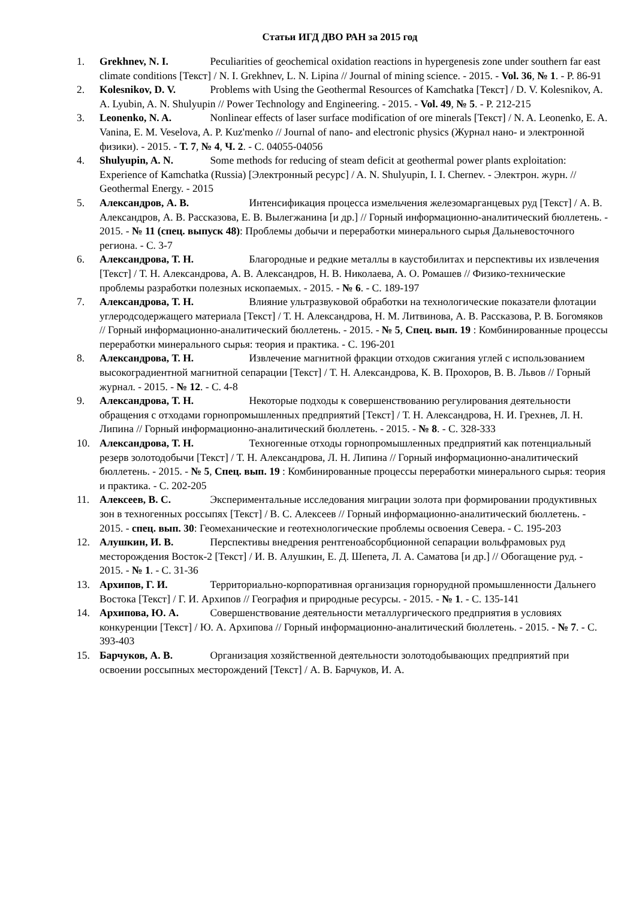Статьи ИГД ДВО РАН за 2015 год
1. Grekhnev, N. I. Peculiarities of geochemical oxidation reactions in hypergenesis zone under southern far east climate conditions [Текст] / N. I. Grekhnev, L. N. Lipina // Journal of mining science. - 2015. - Vol. 36, № 1. - P. 86-91
2. Kolesnikov, D. V. Problems with Using the Geothermal Resources of Kamchatka [Текст] / D. V. Kolesnikov, A. A. Lyubin, A. N. Shulyupin // Power Technology and Engineering. - 2015. - Vol. 49, № 5. - P. 212-215
3. Leonenko, N. A. Nonlinear effects of laser surface modification of ore minerals [Текст] / N. A. Leonenko, E. A. Vanina, E. M. Veselova, A. P. Kuz'menko // Journal of nano- and electronic physics (Журнал нано- и электронной физики). - 2015. - Т. 7, № 4, Ч. 2. - С. 04055-04056
4. Shulyupin, A. N. Some methods for reducing of steam deficit at geothermal power plants exploitation: Experience of Kamchatka (Russia) [Электронный ресурс] / A. N. Shulyupin, I. I. Chernev. - Электрон. журн. // Geothermal Energy. - 2015
5. Александров, А. В. Интенсификация процесса измельчения железомарганцевых руд [Текст] / А. В. Александров, А. В. Рассказова, Е. В. Вылегжанина [и др.] // Горный информационно-аналитический бюллетень. - 2015. - № 11 (спец. выпуск 48): Проблемы добычи и переработки минерального сырья Дальневосточного региона. - С. 3-7
6. Александрова, Т. Н. Благородные и редкие металлы в каустобилитах и перспективы их извлечения [Текст] / Т. Н. Александрова, А. В. Александров, Н. В. Николаева, А. О. Ромашев // Физико-технические проблемы разработки полезных ископаемых. - 2015. - № 6. - С. 189-197
7. Александрова, Т. Н. Влияние ультразвуковой обработки на технологические показатели флотации углеродсодержащего материала [Текст] / Т. Н. Александрова, Н. М. Литвинова, А. В. Рассказова, Р. В. Богомяков // Горный информационно-аналитический бюллетень. - 2015. - № 5, Спец. вып. 19 : Комбинированные процессы переработки минерального сырья: теория и практика. - С. 196-201
8. Александрова, Т. Н. Извлечение магнитной фракции отходов сжигания углей с использованием высокоградиентной магнитной сепарации [Текст] / Т. Н. Александрова, К. В. Прохоров, В. В. Львов // Горный журнал. - 2015. - № 12. - С. 4-8
9. Александрова, Т. Н. Некоторые подходы к совершенствованию регулирования деятельности обращения с отходами горнопромышленных предприятий [Текст] / Т. Н. Александрова, Н. И. Грехнев, Л. Н. Липина // Горный информационно-аналитический бюллетень. - 2015. - № 8. - С. 328-333
10. Александрова, Т. Н. Техногенные отходы горнопромышленных предприятий как потенциальный резерв золотодобычи [Текст] / Т. Н. Александрова, Л. Н. Липина // Горный информационно-аналитический бюллетень. - 2015. - № 5, Спец. вып. 19 : Комбинированные процессы переработки минерального сырья: теория и практика. - С. 202-205
11. Алексеев, В. С. Экспериментальные исследования миграции золота при формировании продуктивных зон в техногенных россыпях [Текст] / В. С. Алексеев // Горный информационно-аналитический бюллетень. - 2015. - спец. вып. 30: Геомеханические и геотехнологические проблемы освоения Севера. - С. 195-203
12. Алушкин, И. В. Перспективы внедрения рентгеноабсорбционной сепарации вольфрамовых руд месторождения Восток-2 [Текст] / И. В. Алушкин, Е. Д. Шепета, Л. А. Саматова [и др.] // Обогащение руд. - 2015. - № 1. - С. 31-36
13. Архипов, Г. И. Территориально-корпоративная организация горнорудной промышленности Дальнего Востока [Текст] / Г. И. Архипов // География и природные ресурсы. - 2015. - № 1. - С. 135-141
14. Архипова, Ю. А. Совершенствование деятельности металлургического предприятия в условиях конкуренции [Текст] / Ю. А. Архипова // Горный информационно-аналитический бюллетень. - 2015. - № 7. - С. 393-403
15. Барчуков, А. В. Организация хозяйственной деятельности золотодобывающих предприятий при освоении россыпных месторождений [Текст] / А. В. Барчуков, И. А.